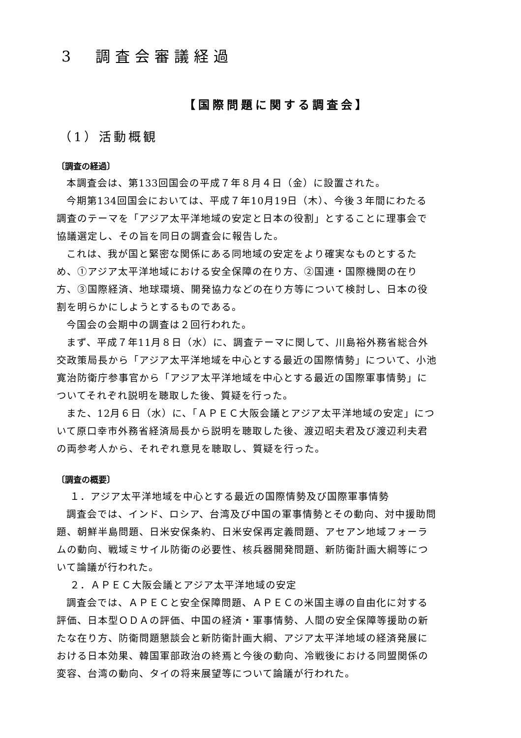3　調査会審議経過
【国際問題に関する調査会】
（1）活動概観
〔調査の経過〕
本調査会は、第133回国会の平成７年８月４日（金）に設置された。
今期第134回国会においては、平成７年10月19日（木）、今後３年間にわたる調査のテーマを「アジア太平洋地域の安定と日本の役割」とすることに理事会で協議選定し、その旨を同日の調査会に報告した。
これは、我が国と緊密な関係にある同地域の安定をより確実なものとするため、①アジア太平洋地域における安全保障の在り方、②国連・国際機関の在り方、③国際経済、地球環境、開発協力などの在り方等について検討し、日本の役割を明らかにしようとするものである。
今国会の会期中の調査は２回行われた。
まず、平成７年11月８日（水）に、調査テーマに関して、川島裕外務省総合外交政策局長から「アジア太平洋地域を中心とする最近の国際情勢」について、小池寛治防衛庁参事官から「アジア太平洋地域を中心とする最近の国際軍事情勢」についてそれぞれ説明を聴取した後、質疑を行った。
また、12月６日（水）に、「ＡＰＥＣ大阪会議とアジア太平洋地域の安定」について原口幸市外務省経済局長から説明を聴取した後、渡辺昭夫君及び渡辺利夫君の両参考人から、それぞれ意見を聴取し、質疑を行った。
〔調査の概要〕
１．アジア太平洋地域を中心とする最近の国際情勢及び国際軍事情勢
調査会では、インド、ロシア、台湾及び中国の軍事情勢とその動向、対中援助問題、朝鮮半島問題、日米安保条約、日米安保再定義問題、アセアン地域フォーラムの動向、戦域ミサイル防衛の必要性、核兵器開発問題、新防衛計画大綱等について論議が行われた。
２．ＡＰＥＣ大阪会議とアジア太平洋地域の安定
調査会では、ＡＰＥＣと安全保障問題、ＡＰＥＣの米国主導の自由化に対する評価、日本型ＯＤＡの評価、中国の経済・軍事情勢、人間の安全保障等援助の新たな在り方、防衛問題懇談会と新防衛計画大綱、アジア太平洋地域の経済発展における日本効果、韓国軍部政治の終焉と今後の動向、冷戦後における同盟関係の変容、台湾の動向、タイの将来展望等について論議が行われた。